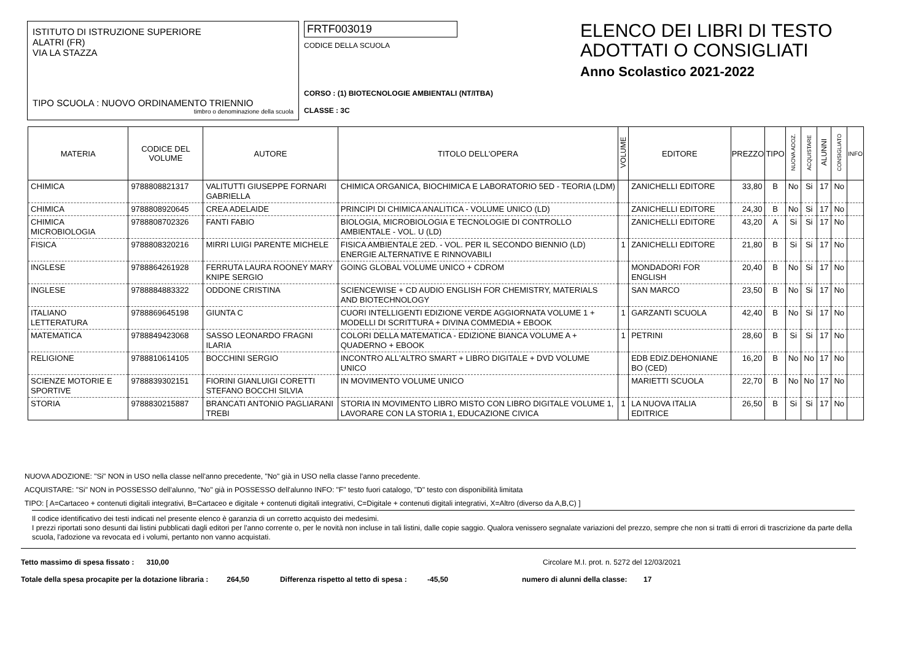ISTITUTO DI ISTRUZIONE SUPERIORE
ALATRI (FR)
VIA LA STAZZA
TIPO SCUOLA : NUOVO ORDINAMENTO TRIENNIO
timbro o denominazione della scuola
FRTF003019
CODICE DELLA SCUOLA
CORSO : (1) BIOTECNOLOGIE AMBIENTALI (NT/ITBA)
CLASSE : 3C
ELENCO DEI LIBRI DI TESTO
ADOTTATI O CONSIGLIATI
Anno Scolastico 2021-2022
| MATERIA | CODICE DEL VOLUME | AUTORE | TITOLO DELL'OPERA | VOLUME | EDITORE | PREZZO | TIPO | NUOVA ADOZ. | ACQUISTARE | ALUNNI | CONSIGLIATO | INFO |
| --- | --- | --- | --- | --- | --- | --- | --- | --- | --- | --- | --- | --- |
| CHIMICA | 9788808821317 | VALITUTTI GIUSEPPE FORNARI GABRIELLA | CHIMICA ORGANICA, BIOCHIMICA E LABORATORIO 5ED - TEORIA (LDM) | | ZANICHELLI EDITORE | 33,80 | B | No | Si | 17 | No | |
| CHIMICA | 9788808920645 | CREA ADELAIDE | PRINCIPI DI CHIMICA ANALITICA - VOLUME UNICO (LD) | | ZANICHELLI EDITORE | 24,30 | B | No | Si | 17 | No | |
| CHIMICA MICROBIOLOGIA | 9788808702326 | FANTI FABIO | BIOLOGIA, MICROBIOLOGIA E TECNOLOGIE DI CONTROLLO AMBIENTALE - VOL. U (LD) | | ZANICHELLI EDITORE | 43,20 | A | Si | Si | 17 | No | |
| FISICA | 9788808320216 | MIRRI LUIGI PARENTE MICHELE | FISICA AMBIENTALE 2ED. - VOL. PER IL SECONDO BIENNIO (LD) ENERGIE ALTERNATIVE E RINNOVABILI | 1 | ZANICHELLI EDITORE | 21,80 | B | Si | Si | 17 | No | |
| INGLESE | 9788864261928 | FERRUTA LAURA ROONEY MARY KNIPE SERGIO | GOING GLOBAL VOLUME UNICO + CDROM | | MONDADORI FOR ENGLISH | 20,40 | B | No | Si | 17 | No | |
| INGLESE | 9788884883322 | ODDONE CRISTINA | SCIENCEWISE + CD AUDIO ENGLISH FOR CHEMISTRY, MATERIALS AND BIOTECHNOLOGY | | SAN MARCO | 23,50 | B | No | Si | 17 | No | |
| ITALIANO LETTERATURA | 9788869645198 | GIUNTA C | CUORI INTELLIGENTI EDIZIONE VERDE AGGIORNATA VOLUME 1 + MODELLI DI SCRITTURA + DIVINA COMMEDIA + EBOOK | 1 | GARZANTI SCUOLA | 42,40 | B | No | Si | 17 | No | |
| MATEMATICA | 9788849423068 | SASSO LEONARDO FRAGNI ILARIA | COLORI DELLA MATEMATICA - EDIZIONE BIANCA VOLUME A + QUADERNO + EBOOK | 1 | PETRINI | 28,60 | B | Si | Si | 17 | No | |
| RELIGIONE | 9788810614105 | BOCCHINI SERGIO | INCONTRO ALL'ALTRO SMART + LIBRO DIGITALE + DVD VOLUME UNICO | | EDB EDIZ.DEHONIANE BO (CED) | 16,20 | B | No | No | 17 | No | |
| SCIENZE MOTORIE E SPORTIVE | 9788839302151 | FIORINI GIANLUIGI CORETTI STEFANO BOCCHI SILVIA | IN MOVIMENTO VOLUME UNICO | | MARIETTI SCUOLA | 22,70 | B | No | No | 17 | No | |
| STORIA | 9788830215887 | BRANCATI ANTONIO PAGLIARANI TREBI | STORIA IN MOVIMENTO LIBRO MISTO CON LIBRO DIGITALE VOLUME 1, LAVORARE CON LA STORIA 1, EDUCAZIONE CIVICA | 1 | LA NUOVA ITALIA EDITRICE | 26,50 | B | Si | Si | 17 | No | |
NUOVA ADOZIONE: "Si" NON in USO nella classe nell'anno precedente, "No" già in USO nella classe l'anno precedente.
ACQUISTARE: "Si" NON in POSSESSO dell'alunno, "No" già in POSSESSO dell'alunno INFO: "F" testo fuori catalogo, "D" testo con disponibilità limitata
TIPO: [ A=Cartaceo + contenuti digitali integrativi, B=Cartaceo e digitale + contenuti digitali integrativi, C=Digitale + contenuti digitali integrativi, X=Altro (diverso da A,B,C) ]
Il codice identificativo dei testi indicati nel presente elenco è garanzia di un corretto acquisto dei medesimi.
I prezzi riportati sono desunti dai listini pubblicati dagli editori per l'anno corrente o, per le novità non incluse in tali listini, dalle copie saggio. Qualora venissero segnalate variazioni del prezzo, sempre che non si tratti di errori di trascrizione da parte della scuola, l'adozione va revocata ed i volumi, pertanto non vanno acquistati.
Tetto massimo di spesa fissato : 310,00 Circolare M.I. prot. n. 5272 del 12/03/2021
Totale della spesa procapite per la dotazione libraria : 264,50 Differenza rispetto al tetto di spesa : -45,50 numero di alunni della classe: 17